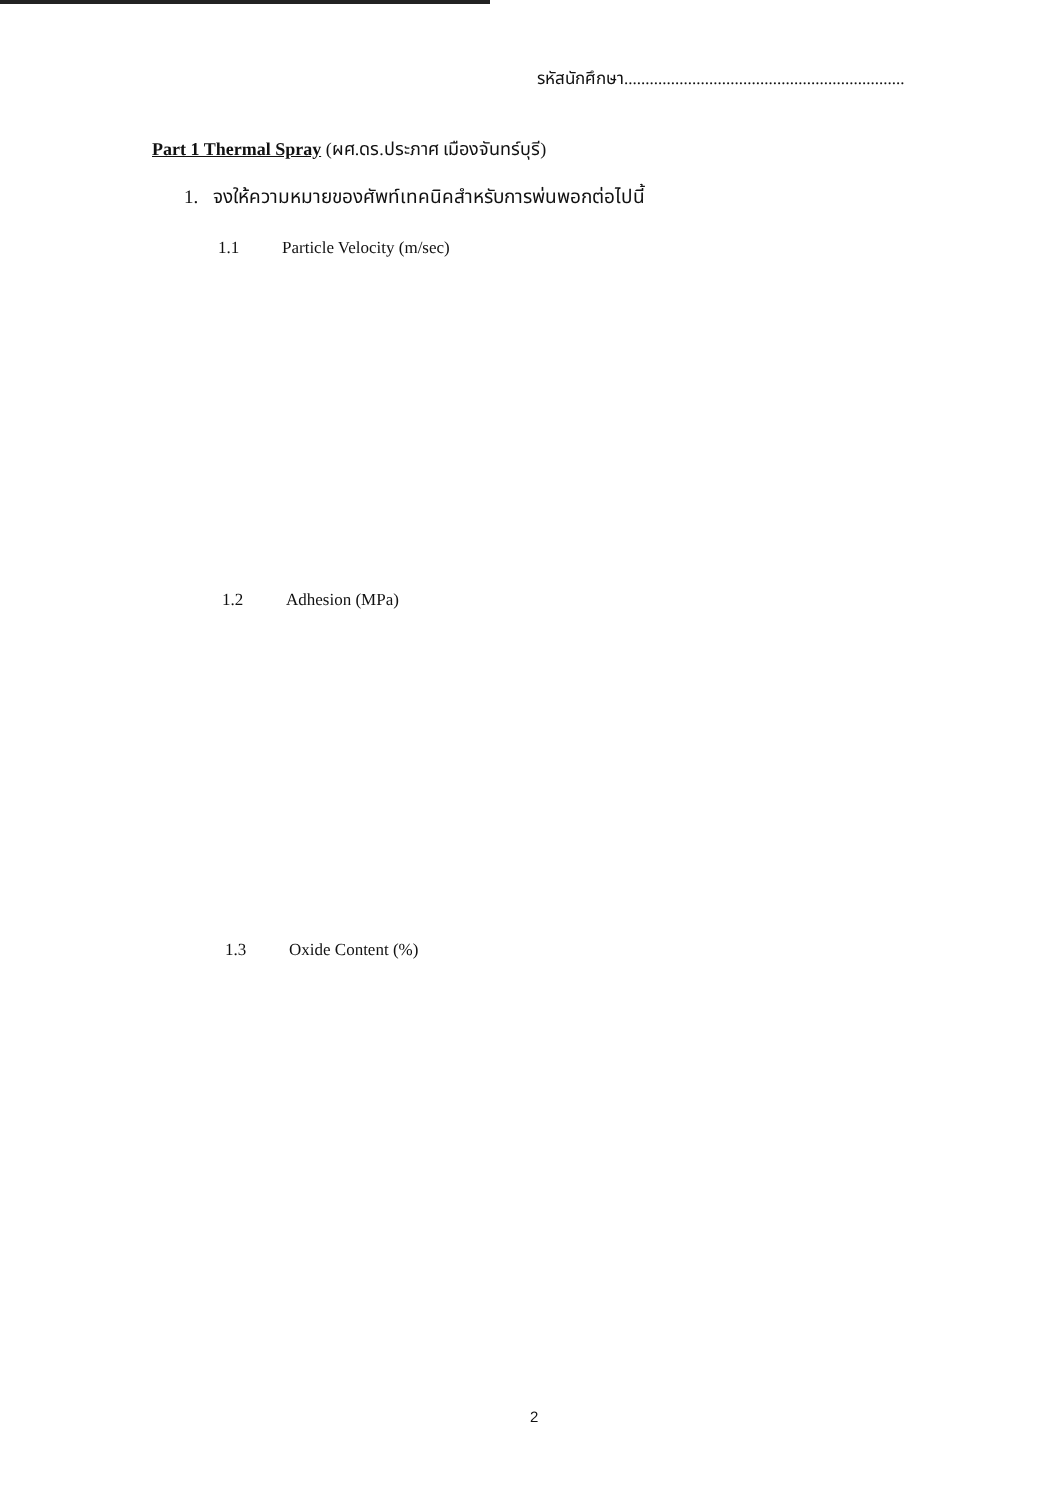รหัสนักศึกษา..................................................................
Part 1 Thermal Spray (ผศ.ดร.ประภาศ เมืองจันทร์บุรี)
1. จงให้ความหมายของศัพท์เทคนิคสำหรับการพ่นพอกต่อไปนี้
1.1 Particle Velocity (m/sec)
1.2 Adhesion (MPa)
1.3 Oxide Content (%)
2